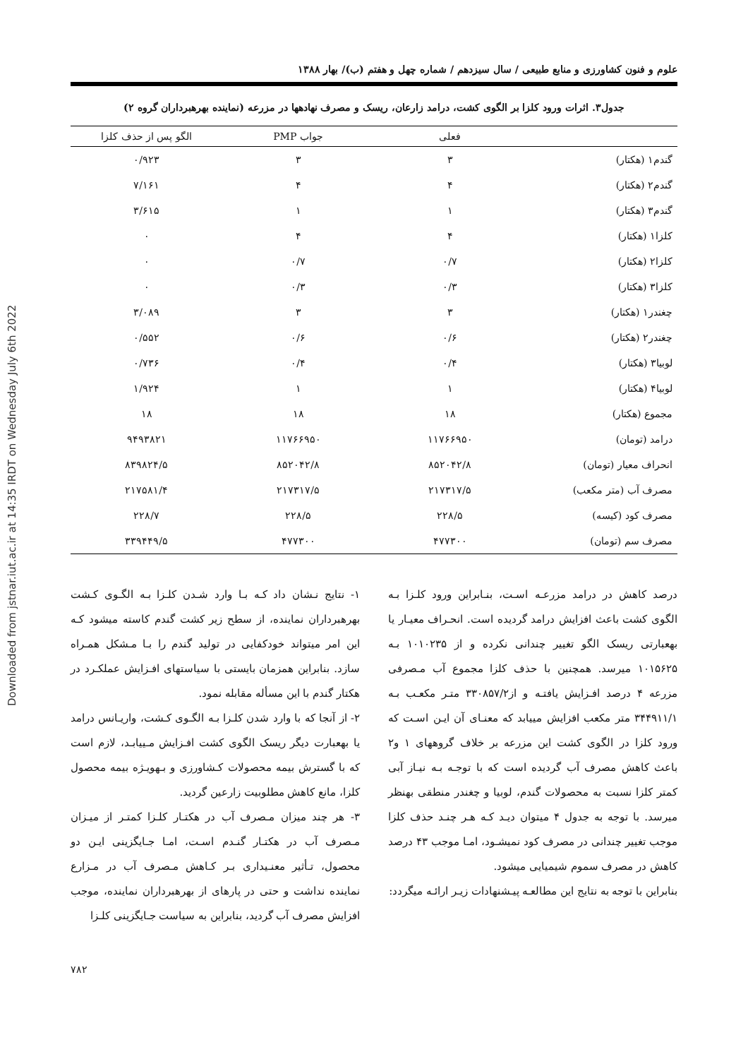Downloaded from jstnar.iut.ac.ir at 14:35 IRDT on Wednesday July 6th 2022
علوم و فنون کشاورزی و منابع طبیعی / سال سیزدهم / شماره چهل و هفتم (ب)/ بهار ۱۳۸۸
جدول۳. اثرات ورود کلزا بر الگوی کشت، درامد زارعان، ریسک و مصرف نهادهها در مزرعه (نماینده بهرهبرداران گروه ۲)
| | فعلی | جواب PMP | الگو پس از حذف کلزا |
| --- | --- | --- | --- |
| گندم۱ (هکتار) | ۳ | ۳ | ۰/۹۲۳ |
| گندم۲ (هکتار) | ۴ | ۴ | ۷/۱۶۱ |
| گندم۳ (هکتار) | ۱ | ۱ | ۳/۶۱۵ |
| کلزا۱ (هکتار) | ۴ | ۴ | ۰ |
| کلزا۲ (هکتار) | ۰/۷ | ۰/۷ | ۰ |
| کلزا۳ (هکتار) | ۰/۳ | ۰/۳ | ۰ |
| چغندر۱ (هکتار) | ۳ | ۳ | ۳/۰۸۹ |
| چغندر۲ (هکتار) | ۰/۶ | ۰/۶ | ۰/۵۵۲ |
| لوبیا۳ (هکتار) | ۰/۴ | ۰/۴ | ۰/۷۳۶ |
| لوبیا۴ (هکتار) | ۱ | ۱ | ۱/۹۲۴ |
| مجموع (هکتار) | ۱۸ | ۱۸ | ۱۸ |
| درامد (تومان) | ۱۱۷۶۶۹۵۰ | ۱۱۷۶۶۹۵۰ | ۹۴۹۳۸۲۱ |
| انحراف معیار (تومان) | ۸۵۲۰۴۲/۸ | ۸۵۲۰۴۲/۸ | ۸۳۹۸۲۴/۵ |
| مصرف آب (متر مکعب) | ۲۱۷۳۱۷/۵ | ۲۱۷۳۱۷/۵ | ۲۱۷۵۸۱/۴ |
| مصرف کود (کیسه) | ۲۲۸/۵ | ۲۲۸/۵ | ۲۲۸/۷ |
| مصرف سم (تومان) | ۴۷۷۳۰۰ | ۴۷۷۳۰۰ | ۳۳۹۴۴۹/۵ |
درصد کاهش در درامد مزرعـه اسـت، بنـابراین ورود کلـزا بـه الگوی کشت باعث افزایش درامد گردیده است. انحـراف معیـار یا بهعبارتی ریسک الگو تغییر چندانی نکرده و از ۱۰۱۰۲۳۵ بـه ۱۰۱۵۶۲۵ میرسد. همچنین با حذف کلزا مجموع آب مـصرفی مزرعه ۴ درصد افـزایش یافتـه و از۳۳۰۸۵۷/۲ متـر مکعـب بـه ۳۴۴۹۱۱/۱ متر مکعب افزایش مییابد که معنـای آن ایـن اسـت که ورود کلزا در الگوی کشت این مزرعه بر خلاف گروههای ۱ و۲ باعث کاهش مصرف آب گردیده است که با توجـه بـه نیـاز آبی کمتر کلزا نسبت به محصولات گندم، لوبیا و چغندر منطقی بهنظر میرسد. با توجه به جدول ۴ میتوان دیـد کـه هـر چنـد حذف کلزا موجب تغییر چندانی در مصرف کود نمیشـود، امـا موجب ۴۳ درصد کاهش در مصرف سموم شیمیایی میشود.
بنابراین با توجه به نتایج این مطالعـه پیـشنهادات زیـر ارائـه میگردد:
۱- نتایج نـشان داد کـه بـا وارد شـدن کلـزا بـه الگـوی کـشت بهرهبرداران نماینده، از سطح زیر کشت گندم کاسته میشود کـه این امر میتواند خودکفایی در تولید گندم را بـا مـشکل همـراه سازد. بنابراین همزمان بایستی با سیاستهای افـزایش عملکـرد در هکتار گندم با این مسأله مقابله نمود.
۲- از آنجا که با وارد شدن کلـزا بـه الگـوی کـشت، واریـانس درامد یا بهعبارت دیگر ریسک الگوی کشت افـزایش مـییابـد، لازم است که با گسترش بیمه محصولات کـشاورزی و بـهویـژه بیمه محصول کلزا، مانع کاهش مطلوبیت زارعین گردید.
۳- هر چند میزان مـصرف آب در هکتـار کلـزا کمتـر از میـزان مـصرف آب در هکتـار گنـدم اسـت، امـا جـایگزینی ایـن دو محصول، تـأثیر معنـیداری بـر کـاهش مـصرف آب در مـزارع نماینده نداشت و حتی در پارهای از بهرهبرداران نماینده، موجب افزایش مصرف آب گردید، بنابراین به سیاست جـایگزینی کلـزا
۷۸۲